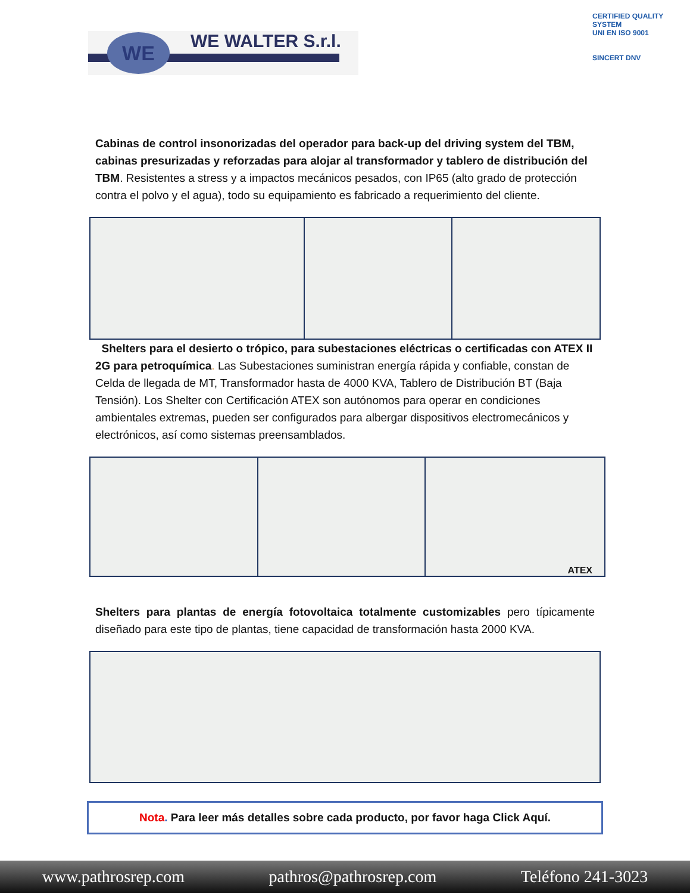WE WE WALTER S.r.l.
CERTIFIED QUALITY SYSTEM
UNI EN ISO 9001
SINCERT DNV
Cabinas de control insonorizadas del operador para back-up del driving system del TBM, cabinas presurizadas y reforzadas para alojar al transformador y tablero de distribución del TBM. Resistentes a stress y a impactos mecánicos pesados, con IP65 (alto grado de protección contra el polvo y el agua), todo su equipamiento es fabricado a requerimiento del cliente.
Shelters para el desierto o trópico, para subestaciones eléctricas o certificadas con ATEX II 2G para petroquímica. Las Subestaciones suministran energía rápida y confiable, constan de Celda de llegada de MT, Transformador hasta de 4000 KVA, Tablero de Distribución BT (Baja Tensión). Los Shelter con Certificación ATEX son autónomos para operar en condiciones ambientales extremas, pueden ser configurados para albergar dispositivos electromecánicos y electrónicos, así como sistemas preensamblados.
ATEX
Shelters para plantas de energía fotovoltaica totalmente customizables pero típicamente diseñado para este tipo de plantas, tiene capacidad de transformación hasta 2000 KVA.
Nota. Para leer más detalles sobre cada producto, por favor haga Click Aquí.
www.pathrosrep.com pathros@pathrosrep.com Teléfono 241-3023